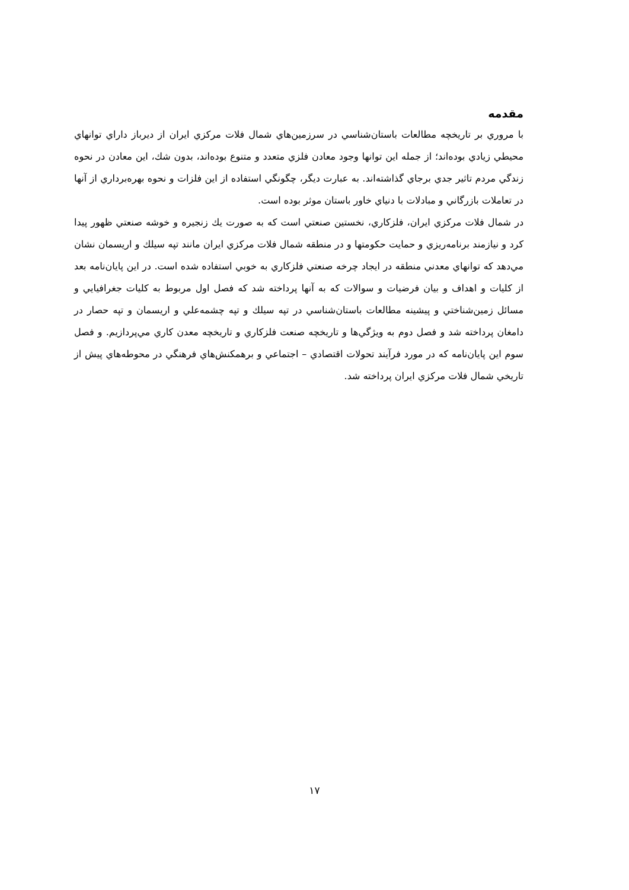مقدمه
با مروري بر تاريخچه مطالعات باستان‌شناسي در سرزمين‌هاي شمال فلات مركزي ايران از ديرباز داراي توانهاي محيطي زيادي بوده‌اند؛ از جمله اين توانها وجود معادن فلزي متعدد و متنوع بوده‌اند، بدون شك، اين معادن در نحوه زندگي مردم تاثير جدي برجاي گذاشته‌اند. به عبارت ديگر، چگونگي استفاده از اين فلزات و نحوه بهره‌برداري از آنها در تعاملات بازرگاني و مبادلات با دنياي خاور باستان موثر بوده است.
در شمال فلات مركزي ايران، فلزكاري، نخستين صنعتي است كه به صورت يك زنجيره و خوشه صنعتي ظهور پيدا كرد و نيازمند برنامه‌ريزي و حمايت حكومتها و در منطقه شمال فلات مركزي ايران مانند تپه سيلك و اريسمان نشان مي‌دهد كه توانهاي معدني منطقه در ايجاد چرخه صنعتي فلزكاري به خوبي استفاده شده است. در اين پايان‌نامه بعد از كليات و اهداف و بيان فرضيات و سوالات كه به آنها پرداخته شد كه فصل اول مربوط به كليات جغرافيايي و مسائل زمين‌شناختي و پيشينه مطالعات باستان‌شناسي در تپه سيلك و تپه چشمه‌علي و اريسمان و تپه حصار در دامغان پرداخته شد و فصل دوم به ويژگي‌ها و تاريخچه صنعت فلزكاري و تاريخچه معدن كاري مي‌پردازيم. و فصل سوم اين پايان‌نامه كه در مورد فرآيند تحولات اقتصادي – اجتماعي و برهمكنش‌هاي فرهنگي در محوطه‌هاي پيش از تاريخي شمال فلات مركزي ايران پرداخته شد.
١٧